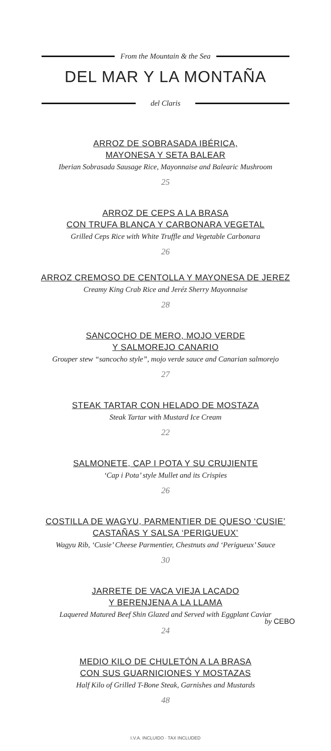From the Mountain & the Sea
DEL MAR Y LA MONTAÑA
del Claris
ARROZ DE SOBRASADA IBÉRICA,
MAYONESA Y SETA BALEAR
Iberian Sobrasada Sausage Rice, Mayonnaise and Balearic Mushroom
25
ARROZ DE CEPS A LA BRASA
CON TRUFA BLANCA Y CARBONARA VEGETAL
Grilled Ceps Rice with White Truffle and Vegetable Carbonara
26
ARROZ CREMOSO DE CENTOLLA Y MAYONESA DE JEREZ
Creamy King Crab Rice and Jeréz Sherry Mayonnaise
28
SANCOCHO DE MERO, MOJO VERDE
Y SALMOREJO CANARIO
Grouper stew “sancocho style”, mojo verde sauce and Canarian salmorejo
27
STEAK TARTAR CON HELADO DE MOSTAZA
Steak Tartar with Mustard Ice Cream
22
SALMONETE, CAP I POTA Y SU CRUJIENTE
‘Cap i Pota’ style Mullet and its Crispies
26
COSTILLA DE WAGYU, PARMENTIER DE QUESO ‘CUSIE’
CASTAÑAS Y SALSA ‘PERIGUEUX’
Wagyu Rib, ‘Cusie’ Cheese Parmentier, Chestnuts and ‘Perigueux’ Sauce
30
JARRETE DE VACA VIEJA LACADO
Y BERENJENA A LA LLAMA
Laquered Matured Beef Shin Glazed and Served with Eggplant Caviar
by CEBO
24
MEDIO KILO DE CHULETÓN A LA BRASA
CON SUS GUARNICIONES Y MOSTAZAS
Half Kilo of Grilled T-Bone Steak, Garnishes and Mustards
48
I.V.A. INCLUIDO · TAX INCLUDED